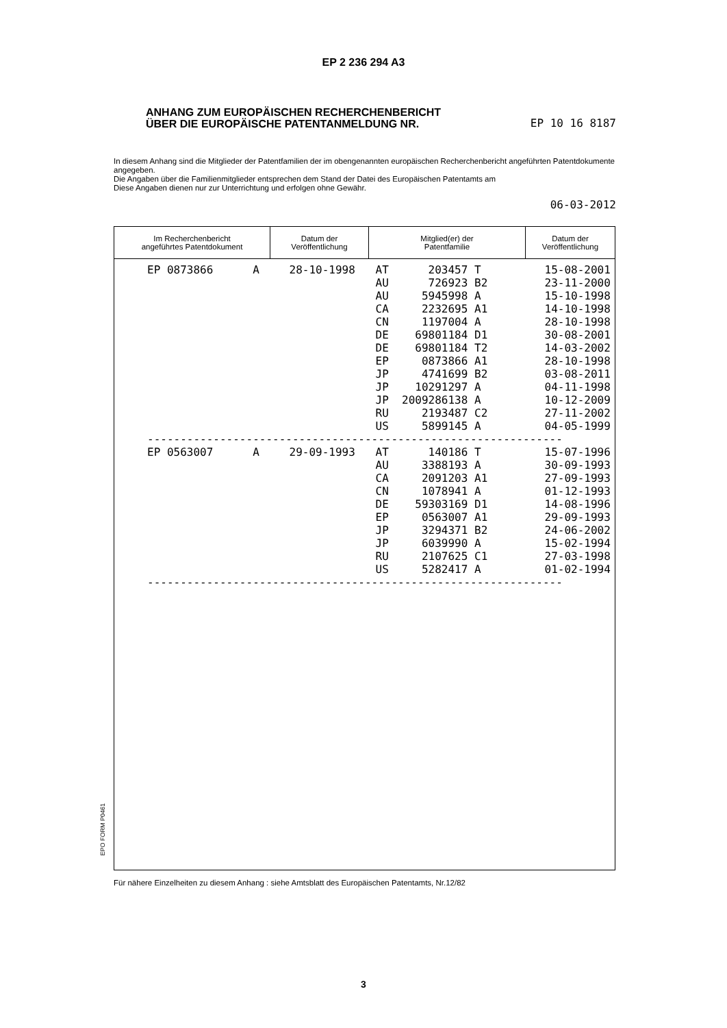EP 2 236 294 A3
ANHANG ZUM EUROPÄISCHEN RECHERCHENBERICHT
ÜBER DIE EUROPÄISCHE PATENTANMELDUNG NR. EP 10 16 8187
In diesem Anhang sind die Mitglieder der Patentfamilien der im obengenannten europäischen Recherchenbericht angeführten Patentdokumente angegeben.
Die Angaben über die Familienmitglieder entsprechen dem Stand der Datei des Europäischen Patentamts am
Diese Angaben dienen nur zur Unterrichtung und erfolgen ohne Gewähr.
06-03-2012
| Im Recherchenbericht angeführtes Patentdokument | Datum der Veröffentlichung | Mitglied(er) der Patentfamilie | Datum der Veröffentlichung |
| --- | --- | --- | --- |
| EP 0873866 A | 28-10-1998 | AT 203457 T AU 726923 B2 AU 5945998 A CA 2232695 A1 CN 1197004 A DE 69801184 D1 DE 69801184 T2 EP 0873866 A1 JP 4741699 B2 JP 10291297 A JP 2009286138 A RU 2193487 C2 US 5899145 A | 15-08-2001 23-11-2000 15-10-1998 14-10-1998 28-10-1998 30-08-2001 14-03-2002 28-10-1998 03-08-2011 04-11-1998 10-12-2009 27-11-2002 04-05-1999 |
| --------------------------------------------------------------- | | | |
| EP 0563007 A | 29-09-1993 | AT 140186 T AU 3388193 A CA 2091203 A1 CN 1078941 A DE 59303169 D1 EP 0563007 A1 JP 3294371 B2 JP 6039990 A RU 2107625 C1 US 5282417 A | 15-07-1996 30-09-1993 27-09-1993 01-12-1993 14-08-1996 29-09-1993 24-06-2002 15-02-1994 27-03-1998 01-02-1994 |
| --------------------------------------------------------------- | | | |
EPO FORM P0461
Für nähere Einzelheiten zu diesem Anhang : siehe Amtsblatt des Europäischen Patentamts, Nr.12/82
3